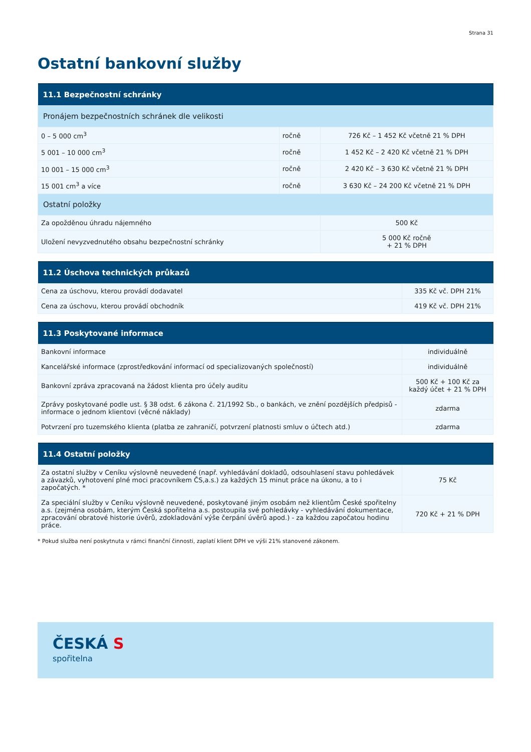Strana 31
Ostatní bankovní služby
| 11.1 Bezpečnostní schránky | | |
| --- | --- | --- |
| Pronájem bezpečnostních schránek dle velikosti | | |
| 0 – 5 000 cm<sup>3</sup> | ročně | 726 Kč – 1 452 Kč včetně 21 % DPH |
| 5 001 – 10 000 cm<sup>3</sup> | ročně | 1 452 Kč – 2 420 Kč včetně 21 % DPH |
| 10 001 – 15 000 cm<sup>3</sup> | ročně | 2 420 Kč – 3 630 Kč včetně 21 % DPH |
| 15 001 cm<sup>3</sup> a více | ročně | 3 630 Kč – 24 200 Kč včetně 21 % DPH |
| Ostatní položky | | |
| Za opožděnou úhradu nájemného | | 500 Kč |
| Uložení nevyzvednutého obsahu bezpečnostní schránky | | 5 000 Kč ročně + 21 % DPH |
| 11.2 Úschova technických průkazů | |
| --- | --- |
| Cena za úschovu, kterou provádí dodavatel | 335 Kč vč. DPH 21% |
| Cena za úschovu, kterou provádí obchodník | 419 Kč vč. DPH 21% |
| 11.3 Poskytované informace | |
| --- | --- |
| Bankovní informace | individuálně |
| Kancelářské informace (zprostředkování informací od specializovaných společností) | individuálně |
| Bankovní zpráva zpracovaná na žádost klienta pro účely auditu | 500 Kč + 100 Kč za každý účet + 21 % DPH |
| Zprávy poskytované podle ust. § 38 odst. 6 zákona č. 21/1992 Sb., o bankách, ve znění pozdějších předpisů - informace o jednom klientovi (věcné náklady) | zdarma |
| Potvrzení pro tuzemského klienta (platba ze zahraničí, potvrzení platnosti smluv o účtech atd.) | zdarma |
| 11.4 Ostatní položky | |
| --- | --- |
| Za ostatní služby v Ceníku výslovně neuvedené (např. vyhledávání dokladů, odsouhlasení stavu pohledávek a závazků, vyhotovení plné moci pracovníkem ČS,a.s.) za každých 15 minut práce na úkonu, a to i započatých. * | 75 Kč |
| Za speciální služby v Ceníku výslovně neuvedené, poskytované jiným osobám než klientům České spořitelny a.s. (zejména osobám, kterým Česká spořitelna a.s. postoupila své pohledávky - vyhledávání dokumentace, zpracování obratové historie úvěrů, zdokladování výše čerpání úvěrů apod.) - za každou započatou hodinu práce. | 720 Kč + 21 % DPH |
* Pokud služba není poskytnuta v rámci finanční činnosti, zaplatí klient DPH ve výši 21% stanovené zákonem.
ČESKÁ S
spořitelna